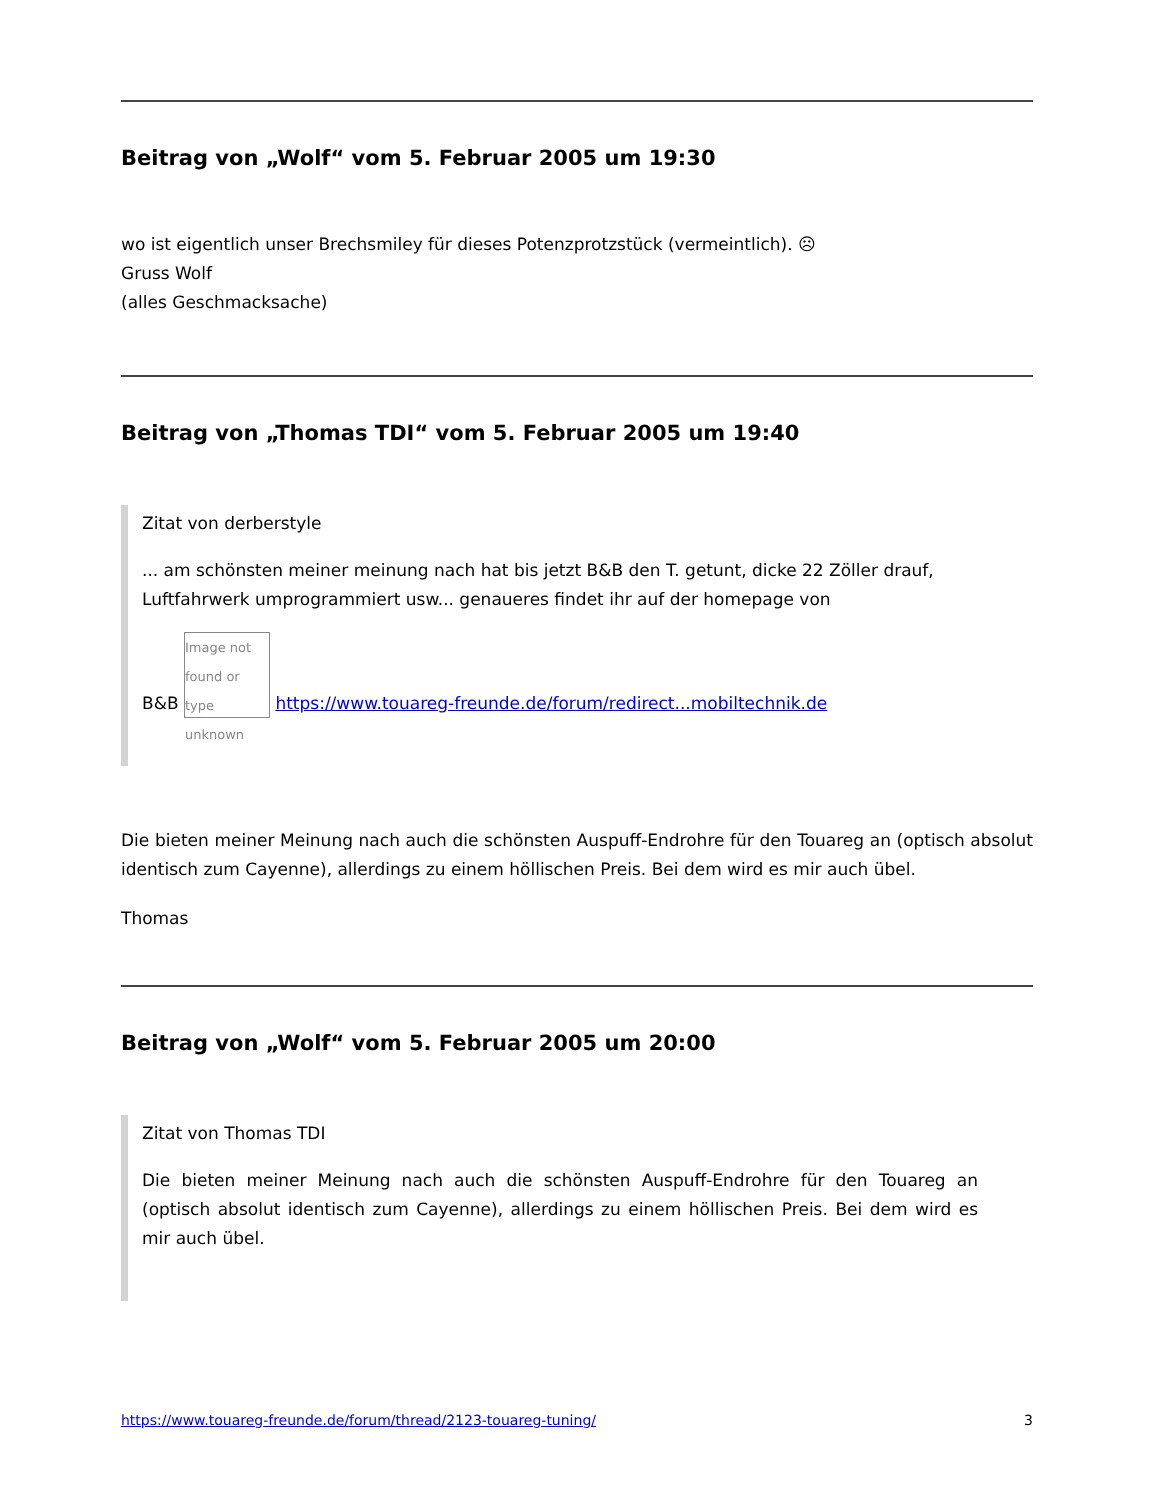Beitrag von „Wolf“ vom 5. Februar 2005 um 19:30
wo ist eigentlich unser Brechsmiley für dieses Potenzprotzstück (vermeintlich). ☹
Gruss Wolf
(alles Geschmacksache)
Beitrag von „Thomas TDI“ vom 5. Februar 2005 um 19:40
Zitat von derberstyle
... am schönsten meiner meinung nach hat bis jetzt B&B den T. getunt, dicke 22 Zöller drauf, Luftfahrwerk umprogrammiert usw... genaueres findet ihr auf der homepage von
B&B Image not found or type unknown https://www.touareg-freunde.de/forum/redirect...mobiltechnik.de
Die bieten meiner Meinung nach auch die schönsten Auspuff-Endrohre für den Touareg an (optisch absolut identisch zum Cayenne), allerdings zu einem höllischen Preis. Bei dem wird es mir auch übel.
Thomas
Beitrag von „Wolf“ vom 5. Februar 2005 um 20:00
Zitat von Thomas TDI
Die bieten meiner Meinung nach auch die schönsten Auspuff-Endrohre für den Touareg an (optisch absolut identisch zum Cayenne), allerdings zu einem höllischen Preis. Bei dem wird es mir auch übel.
https://www.touareg-freunde.de/forum/thread/2123-touareg-tuning/ 3